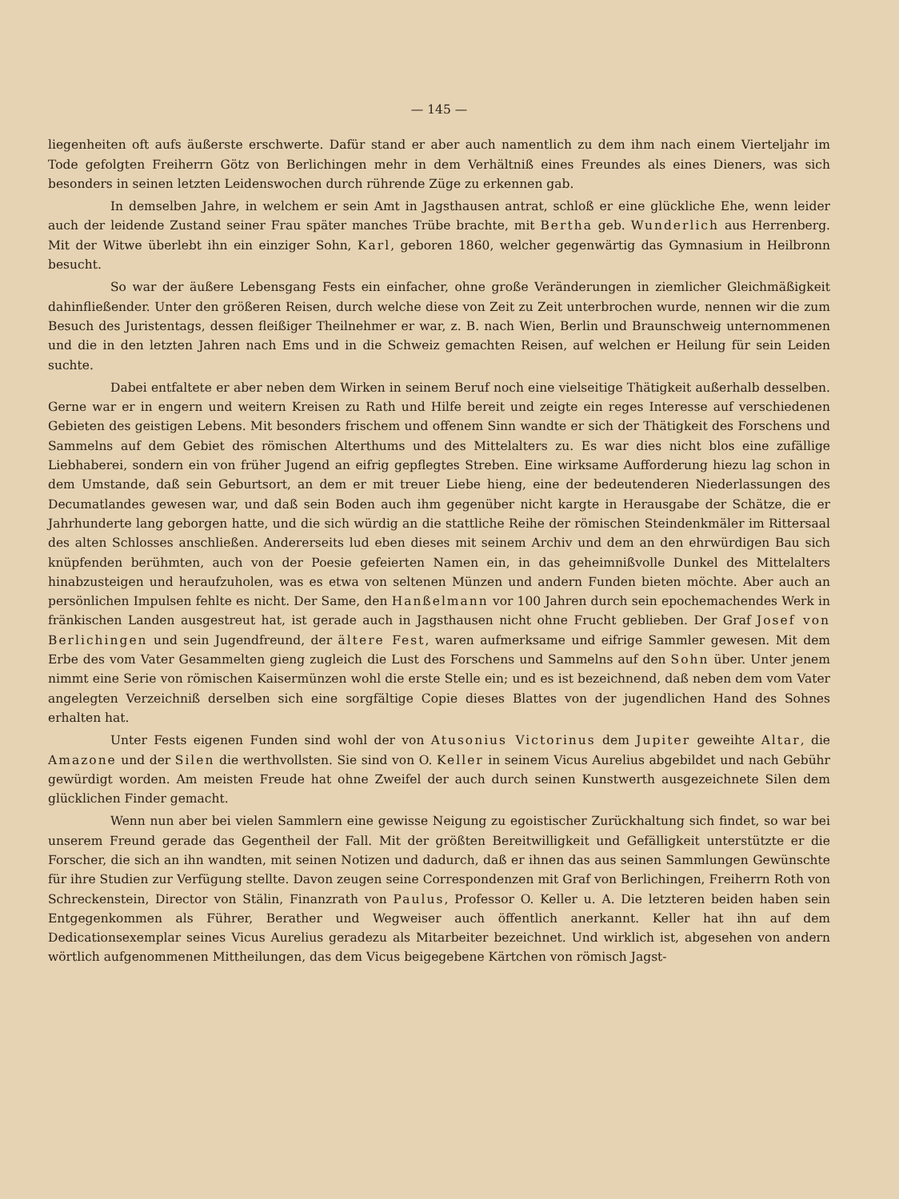— 145 —
liegenheiten oft aufs äußerste erschwerte. Dafür stand er aber auch namentlich zu dem ihm nach einem Vierteljahr im Tode gefolgten Freiherrn Götz von Berlichingen mehr in dem Verhältniß eines Freundes als eines Dieners, was sich besonders in seinen letzten Leidenswochen durch rührende Züge zu erkennen gab.
In demselben Jahre, in welchem er sein Amt in Jagsthausen antrat, schloß er eine glückliche Ehe, wenn leider auch der leidende Zustand seiner Frau später manches Trübe brachte, mit Bertha geb. Wunderlich aus Herrenberg. Mit der Witwe überlebt ihn ein einziger Sohn, Karl, geboren 1860, welcher gegenwärtig das Gymnasium in Heilbronn besucht.
So war der äußere Lebensgang Fests ein einfacher, ohne große Veränderungen in ziemlicher Gleichmäßigkeit dahinfließender. Unter den größeren Reisen, durch welche diese von Zeit zu Zeit unterbrochen wurde, nennen wir die zum Besuch des Juristentags, dessen fleißiger Theilnehmer er war, z. B. nach Wien, Berlin und Braunschweig unternommenen und die in den letzten Jahren nach Ems und in die Schweiz gemachten Reisen, auf welchen er Heilung für sein Leiden suchte.
Dabei entfaltete er aber neben dem Wirken in seinem Beruf noch eine vielseitige Thätigkeit außerhalb desselben. Gerne war er in engern und weitern Kreisen zu Rath und Hilfe bereit und zeigte ein reges Interesse auf verschiedenen Gebieten des geistigen Lebens. Mit besonders frischem und offenem Sinn wandte er sich der Thätigkeit des Forschens und Sammelns auf dem Gebiet des römischen Alterthums und des Mittelalters zu. Es war dies nicht blos eine zufällige Liebhaberei, sondern ein von früher Jugend an eifrig gepflegtes Streben. Eine wirksame Aufforderung hiezu lag schon in dem Umstande, daß sein Geburtsort, an dem er mit treuer Liebe hieng, eine der bedeutenderen Niederlassungen des Decumatlandes gewesen war, und daß sein Boden auch ihm gegenüber nicht kargte in Herausgabe der Schätze, die er Jahrhunderte lang geborgen hatte, und die sich würdig an die stattliche Reihe der römischen Steindenkmäler im Rittersaal des alten Schlosses anschließen. Andererseits lud eben dieses mit seinem Archiv und dem an den ehrwürdigen Bau sich knüpfenden berühmten, auch von der Poesie gefeierten Namen ein, in das geheimnißvolle Dunkel des Mittelalters hinabzusteigen und heraufzuholen, was es etwa von seltenen Münzen und andern Funden bieten möchte. Aber auch an persönlichen Impulsen fehlte es nicht. Der Same, den Hanßelmann vor 100 Jahren durch sein epochemachendes Werk in fränkischen Landen ausgestreut hat, ist gerade auch in Jagsthausen nicht ohne Frucht geblieben. Der Graf Josef von Berlichingen und sein Jugendfreund, der ältere Fest, waren aufmerksame und eifrige Sammler gewesen. Mit dem Erbe des vom Vater Gesammelten gieng zugleich die Lust des Forschens und Sammelns auf den Sohn über. Unter jenem nimmt eine Serie von römischen Kaisermünzen wohl die erste Stelle ein; und es ist bezeichnend, daß neben dem vom Vater angelegten Verzeichniß derselben sich eine sorgfältige Copie dieses Blattes von der jugendlichen Hand des Sohnes erhalten hat.
Unter Fests eigenen Funden sind wohl der von Atusonius Victorinus dem Jupiter geweihte Altar, die Amazone und der Silen die werthvollsten. Sie sind von O. Keller in seinem Vicus Aurelius abgebildet und nach Gebühr gewürdigt worden. Am meisten Freude hat ohne Zweifel der auch durch seinen Kunstwerth ausgezeichnete Silen dem glücklichen Finder gemacht.
Wenn nun aber bei vielen Sammlern eine gewisse Neigung zu egoistischer Zurückhaltung sich findet, so war bei unserem Freund gerade das Gegentheil der Fall. Mit der größten Bereitwilligkeit und Gefälligkeit unterstützte er die Forscher, die sich an ihn wandten, mit seinen Notizen und dadurch, daß er ihnen das aus seinen Sammlungen Gewünschte für ihre Studien zur Verfügung stellte. Davon zeugen seine Correspondenzen mit Graf von Berlichingen, Freiherrn Roth von Schreckenstein, Director von Stälin, Finanzrath von Paulus, Professor O. Keller u. A. Die letzteren beiden haben sein Entgegenkommen als Führer, Berather und Wegweiser auch öffentlich anerkannt. Keller hat ihn auf dem Dedicationsexemplar seines Vicus Aurelius geradezu als Mitarbeiter bezeichnet. Und wirklich ist, abgesehen von andern wörtlich aufgenommenen Mittheilungen, das dem Vicus beigegebene Kärtchen von römisch Jagst-